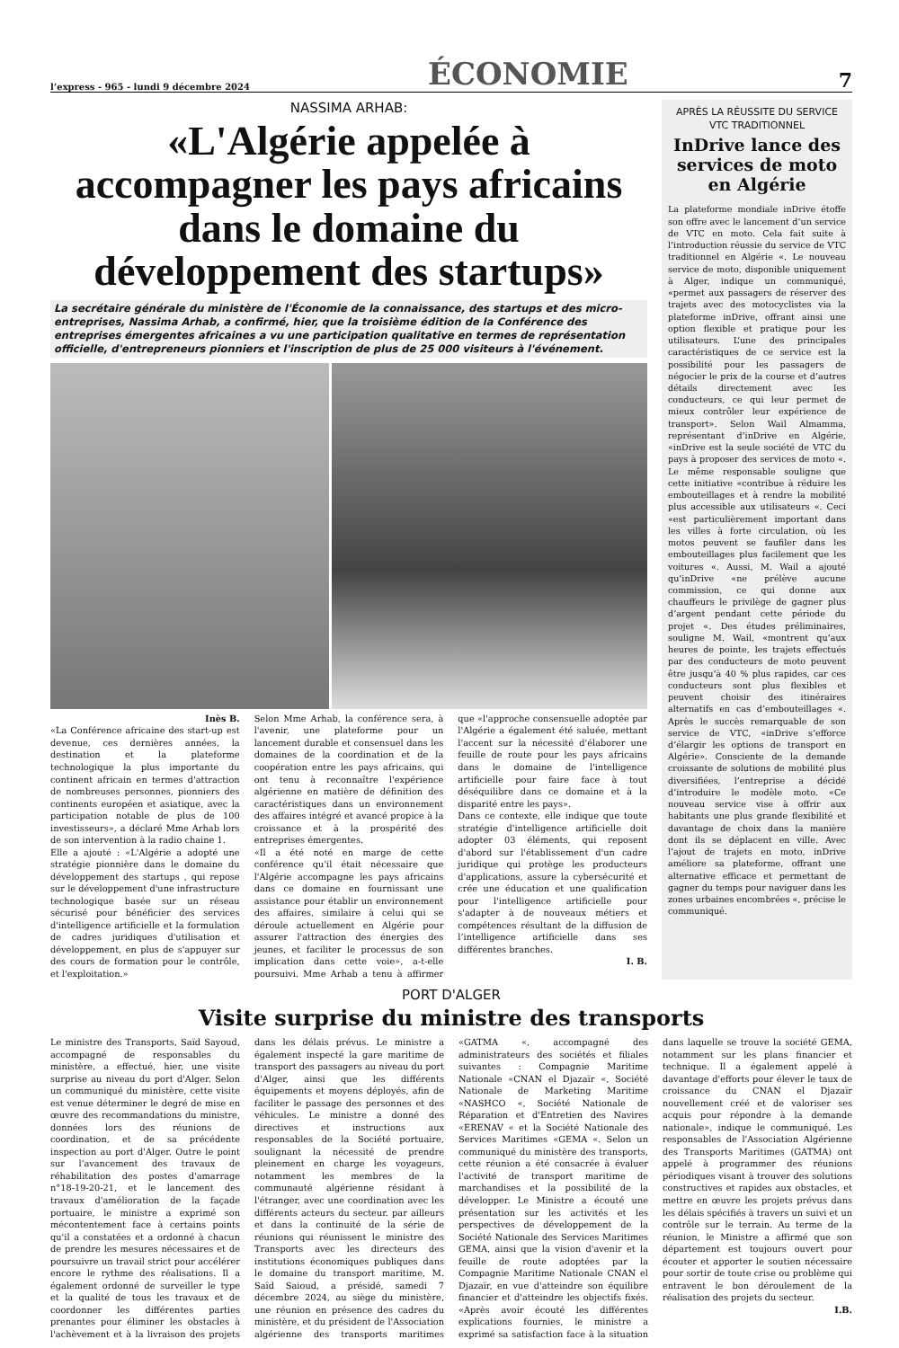l’express - 965 - lundi 9 décembre 2024
ÉCONOMIE
7
NASSIMA ARHAB:
«L'Algérie appelée à accompagner les pays africains dans le domaine du développement des startups»
La secrétaire générale du ministère de l'Économie de la connaissance, des startups et des micro-entreprises, Nassima Arhab, a confirmé, hier, que la troisième édition de la Conférence des entreprises émergentes africaines a vu une participation qualitative en termes de représentation officielle, d'entrepreneurs pionniers et l'inscription de plus de 25 000 visiteurs à l'événement.
Inès B.
«La Conférence africaine des start-up est devenue, ces dernières années, la destination et la plateforme technologique la plus importante du continent africain en termes d'attraction de nombreuses personnes, pionniers des continents européen et asiatique, avec la participation notable de plus de 100 investisseurs», a déclaré Mme Arhab lors de son intervention à la radio chaine 1.
Elle a ajouté : «L'Algérie a adopté une stratégie pionnière dans le domaine du développement des startups , qui repose sur le développement d'une infrastructure technologique basée sur un réseau sécurisé pour bénéficier des services d'intelligence artificielle et la formulation de cadres juridiques d'utilisation et développement, en plus de s'appuyer sur des cours de formation pour le contrôle, et l'exploitation.»
Selon Mme Arhab, la conférence sera, à l'avenir, une plateforme pour un lancement durable et consensuel dans les domaines de la coordination et de la coopération entre les pays africains, qui ont tenu à reconnaître l'expérience algérienne en matière de définition des caractéristiques dans un environnement des affaires intégré et avancé propice à la croissance et à la prospérité des entreprises émergentes.
«Il a été noté en marge de cette conférence qu'il était nécessaire que l'Algérie accompagne les pays africains dans ce domaine en fournissant une assistance pour établir un environnement des affaires, similaire à celui qui se déroule actuellement en Algérie pour assurer l'attraction des énergies des jeunes, et faciliter le processus de son implication dans cette voie», a-t-elle poursuivi. Mme Arhab a tenu à affirmer que «l'approche consensuelle adoptée par l'Algérie a également été saluée, mettant l'accent sur la nécessité d'élaborer une feuille de route pour les pays africains dans le domaine de l'intelligence artificielle pour faire face à tout déséquilibre dans ce domaine et à la disparité entre les pays».
Dans ce contexte, elle indique que toute stratégie d'intelligence artificielle doit adopter 03 éléments, qui reposent d'abord sur l'établissement d'un cadre juridique qui protège les producteurs d'applications, assure la cybersécurité et crée une éducation et une qualification pour l'intelligence artificielle pour s'adapter à de nouveaux métiers et compétences résultant de la diffusion de l’intelligence artificielle dans ses différentes branches.
I. B.
APRÈS LA RÉUSSITE DU SERVICE VTC TRADITIONNEL
InDrive lance des services de moto en Algérie
La plateforme mondiale inDrive étoffe son offre avec le lancement d’un service de VTC en moto. Cela fait suite à l’introduction réussie du service de VTC traditionnel en Algérie «. Le nouveau service de moto, disponible uniquement à Alger, indique un communiqué, «permet aux passagers de réserver des trajets avec des motocyclistes via la plateforme inDrive, offrant ainsi une option flexible et pratique pour les utilisateurs. L’une des principales caractéristiques de ce service est la possibilité pour les passagers de négocier le prix de la course et d’autres détails directement avec les conducteurs, ce qui leur permet de mieux contrôler leur expérience de transport». Selon Wail Almamma, représentant d’inDrive en Algérie, «inDrive est la seule société de VTC du pays à proposer des services de moto «. Le même responsable souligne que cette initiative «contribue à réduire les embouteillages et à rendre la mobilité plus accessible aux utilisateurs «. Ceci «est particulièrement important dans les villes à forte circulation, où les motos peuvent se faufiler dans les embouteillages plus facilement que les voitures «. Aussi, M. Wail a ajouté qu’inDrive «ne prélève aucune commission, ce qui donne aux chauffeurs le privilège de gagner plus d’argent pendant cette période du projet «. Des études préliminaires, souligne M. Wail, «montrent qu’aux heures de pointe, les trajets effectués par des conducteurs de moto peuvent être jusqu’à 40 % plus rapides, car ces conducteurs sont plus flexibles et peuvent choisir des itinéraires alternatifs en cas d’embouteillages «. Après le succès remarquable de son service de VTC, «inDrive s’efforce d’élargir les options de transport en Algérie». Consciente de la demande croissante de solutions de mobilité plus diversifiées, l’entreprise a décidé d’introduire le modèle moto. «Ce nouveau service vise à offrir aux habitants une plus grande flexibilité et davantage de choix dans la manière dont ils se déplacent en ville. Avec l’ajout de trajets en moto, inDrive améliore sa plateforme, offrant une alternative efficace et permettant de gagner du temps pour naviguer dans les zones urbaines encombrées «, précise le communiqué.
PORT D'ALGER
Visite surprise du ministre des transports
Le ministre des Transports, Saïd Sayoud, accompagné de responsables du ministère, a effectué, hier, une visite surprise au niveau du port d'Alger. Selon un communiqué du ministère, cette visite est venue déterminer le degré de mise en œuvre des recommandations du ministre, données lors des réunions de coordination, et de sa précédente inspection au port d'Alger. Outre le point sur l'avancement des travaux de réhabilitation des postes d'amarrage n°18-19-20-21, et le lancement des travaux d'amélioration de la façade portuaire, le ministre a exprimé son mécontentement face à certains points qu'il a constatées et a ordonné à chacun de prendre les mesures nécessaires et de poursuivre un travail strict pour accélérer encore le rythme des réalisations. Il a également ordonné de surveiller le type et la qualité de tous les travaux et de coordonner les différentes parties prenantes pour éliminer les obstacles à l'achèvement et à la livraison des projets dans les délais prévus. Le ministre a également inspecté la gare maritime de transport des passagers au niveau du port d'Alger, ainsi que les différents équipements et moyens déployés, afin de faciliter le passage des personnes et des véhicules. Le ministre a donné des directives et instructions aux responsables de la Société portuaire, soulignant la nécessité de prendre pleinement en charge les voyageurs, notamment les membres de la communauté algérienne résidant à l'étranger, avec une coordination avec les différents acteurs du secteur. par ailleurs et dans la continuité de la série de réunions qui réunissent le ministre des Transports avec les directeurs des institutions économiques publiques dans le domaine du transport maritime, M. Saïd Saioud, a présidé, samedi 7 décembre 2024, au siège du ministère, une réunion en présence des cadres du ministère, et du président de l'Association algérienne des transports maritimes «GATMA «, accompagné des administrateurs des sociétés et filiales suivantes : Compagnie Maritime Nationale «CNAN el Djazaïr «, Société Nationale de Marketing Maritime «NASHCO «, Société Nationale de Réparation et d'Entretien des Navires «ERENAV « et la Société Nationale des Services Maritimes «GEMA «. Selon un communiqué du ministère des transports, cette réunion a été consacrée à évaluer l'activité de transport maritime de marchandises et la possibilité de la développer. Le Ministre a écouté une présentation sur les activités et les perspectives de développement de la Société Nationale des Services Maritimes GEMA, ainsi que la vision d'avenir et la feuille de route adoptées par la Compagnie Maritime Nationale CNAN el Djazaïr, en vue d'atteindre son équilibre financier et d'atteindre les objectifs fixés. «Après avoir écouté les différentes explications fournies, le ministre a exprimé sa satisfaction face à la situation dans laquelle se trouve la société GEMA, notamment sur les plans financier et technique. Il a également appelé à davantage d'efforts pour élever le taux de croissance du CNAN el Djazaïr nouvellement créé et de valoriser ses acquis pour répondre à la demande nationale», indique le communiqué. Les responsables de l'Association Algérienne des Transports Maritimes (GATMA) ont appelé à programmer des réunions périodiques visant à trouver des solutions constructives et rapides aux obstacles, et mettre en œuvre les projets prévus dans les délais spécifiés à travers un suivi et un contrôle sur le terrain. Au terme de la réunion, le Ministre a affirmé que son département est toujours ouvert pour écouter et apporter le soutien nécessaire pour sortir de toute crise ou problème qui entravent le bon déroulement de la réalisation des projets du secteur.
I.B.